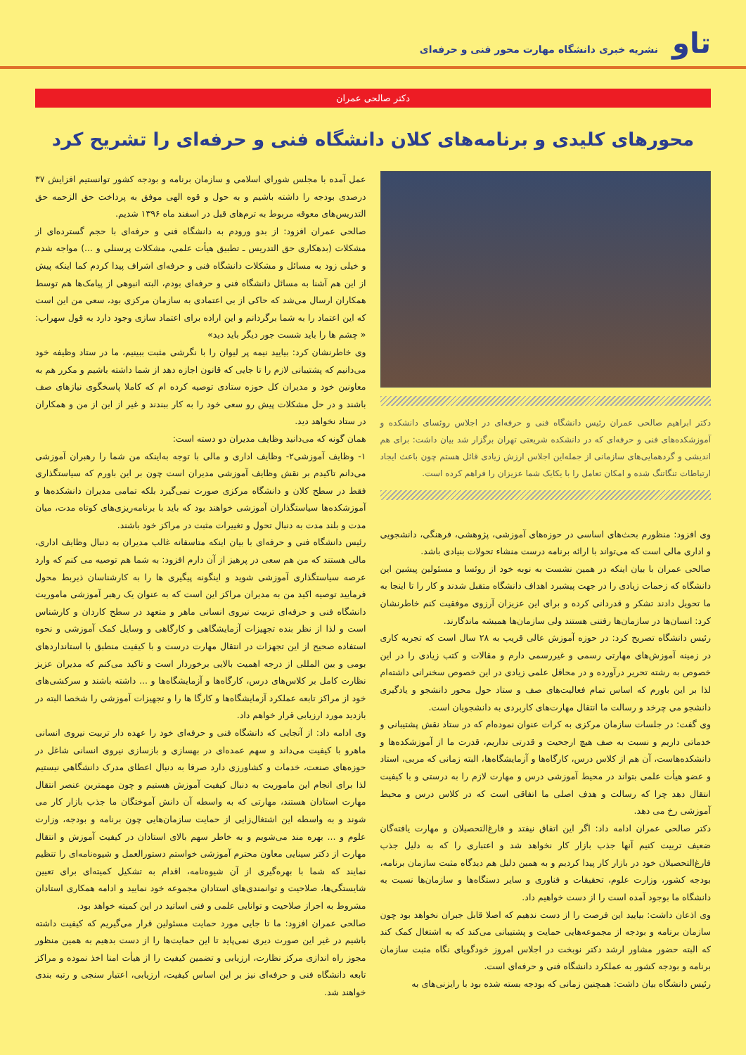تاو
نشریه خبری دانشگاه مهارت محور فنی و حرفه‌ای
دکتر صالحی عمران
محورهای کلیدی و برنامه‌های کلان دانشگاه فنی و حرفه‌ای را تشریح کرد
دکتر ابراهیم صالحی عمران رئیس دانشگاه فنی و حرفه‌ای در اجلاس روئسای دانشکده و آموزشکده‌های فنی و حرفه‌ای که در دانشکده شریعتی تهران برگزار شد بیان داشت: برای هم اندیشی و گردهمایی‌های سازمانی از جمله‌این اجلاس ارزش زیادی قائل هستم چون باعث ایجاد ارتباطات تنگاتنگ شده و امکان تعامل را با یکایک شما عزیزان را فراهم کرده است.
وی افزود: منظورم بحث‌های اساسی در حوزه‌های آموزشی، پژوهشی، فرهنگی، دانشجویی و اداری مالی است که می‌تواند با ارائه برنامه درست منشاء تحولات بنیادی باشد.
صالحی عمران با بیان اینکه در همین نشست به نوبه خود از روئسا و مسئولین پیشین این دانشگاه که زحمات زیادی را در جهت پیشبرد اهداف دانشگاه متقبل شدند و کار را تا اینجا به ما تحویل دادند تشکر و قدردانی کرده و برای این عزیزان آرزوی موفقیت کنم خاطرنشان کرد: انسان‌ها در سازمان‌ها رفتنی هستند ولی سازمان‌ها همیشه ماندگارند.
رئیس دانشگاه تصریح کرد: در حوزه آموزش عالی قریب به ۲۸ سال است که تجربه کاری در زمینه آموزش‌های مهارتی رسمی و غیررسمی دارم و مقالات و کتب زیادی را در این خصوص به رشته تحریر درآورده و در محافل علمی زیادی در این خصوص سخنرانی داشته‌ام لذا بر این باورم که اساس تمام فعالیت‌های صف و ستاد حول محور دانشجو و یادگیری دانشجو می چرخد و رسالت ما انتقال مهارت‌های کاربردی به دانشجویان است.
وی گفت: در جلسات سازمان مرکزی به کرات عنوان نموده‌ام که در ستاد نقش پشتیبانی و خدماتی داریم و نسبت به صف هیچ ارجحیت و قدرتی نداریم، قدرت ما از آموزشکده‌ها و دانشکده‌هاست، آن هم از کلاس درس، کارگاه‌ها و آزمایشگاه‌ها، البته زمانی که مربی، استاد و عضو هیأت علمی بتواند در محیط آموزشی درس و مهارت لازم را به درستی و با کیفیت انتقال دهد چرا که رسالت و هدف اصلی ما اتفاقی است که در کلاس درس و محیط آموزشی رخ می دهد.
دکتر صالحی عمران ادامه داد: اگر این اتفاق نیفتد و فارغ‌التحصیلان و مهارت یافته‌گان ضعیف تربیت کنیم آنها جذب بازار کار نخواهد شد و اعتباری را که به دلیل جذب فارغ‌التحصیلان خود در بازار کار پیدا کردیم و به همین دلیل هم دیدگاه مثبت سازمان برنامه، بودجه کشور، وزارت علوم، تحقیقات و فناوری و سایر دستگاه‌ها و سازمان‌ها نسبت به دانشگاه ما بوجود آمده است را از دست خواهیم داد.
وی اذعان داشت: بیایید این فرصت را از دست ندهیم که اصلا قابل جبران نخواهد بود چون سازمان برنامه و بودجه از مجموعه‌هایی حمایت و پشتیبانی می‌کند که به اشتغال کمک کند که البته حضور مشاور ارشد دکتر نوبخت در اجلاس امروز خودگویای نگاه مثبت سازمان برنامه و بودجه کشور به عملکرد دانشگاه فنی و حرفه‌ای است.
رئیس دانشگاه بیان داشت: همچنین زمانی که بودجه بسته شده بود با رایزنی‌های به
عمل آمده با مجلس شورای اسلامی و سازمان برنامه و بودجه کشور توانستیم افزایش ۳۷ درصدی بودجه را داشته باشیم و به حول و قوه الهی موفق به پرداخت حق الزحمه حق التدریس‌های معوقه مربوط به ترم‌های قبل در اسفند ماه ۱۳۹۶ شدیم.
صالحی عمران افزود: از بدو ورودم به دانشگاه فنی و حرفه‌ای با حجم گسترده‌ای از مشکلات (بدهکاری حق التدریس ـ تطبیق هیأت علمی، مشکلات پرسنلی و ...) مواجه شدم و خیلی زود به مسائل و مشکلات دانشگاه فنی و حرفه‌ای اشراف پیدا کردم کما اینکه پیش از این هم آشنا به مسائل دانشگاه فنی و حرفه‌ای بودم، البته انبوهی از پیامک‌ها هم توسط همکاران ارسال می‌شد که حاکی از بی اعتمادی به سازمان مرکزی بود، سعی من این است که این اعتماد را به شما برگردانم و این اراده برای اعتماد سازی وجود دارد به قول سهراب: « چشم ها را باید شست جور دیگر باید دید»
وی خاطرنشان کرد: بیایید نیمه پر لیوان را با نگرشی مثبت ببینیم، ما در ستاد وظیفه خود می‌دانیم که پشتیبانی لازم را تا جایی که قانون اجازه دهد از شما داشته باشیم و مکرر هم به معاونین خود و مدیران کل حوزه ستادی توصیه کرده ام که کاملا پاسخگوی نیازهای صف باشند و در حل مشکلات پیش رو سعی خود را به کار ببندند و غیر از این از من و همکاران در ستاد نخواهد دید.
همان گونه که می‌دانید وظایف مدیران دو دسته است:
۱- وظایف آموزشی۲- وظایف اداری و مالی با توجه به‌اینکه من شما را رهبران آموزشی می‌دانم تاکیدم بر نقش وظایف آموزشی مدیران است چون بر این باورم که سیاستگذاری فقط در سطح کلان و دانشگاه مرکزی صورت نمی‌گیرد بلکه تمامی مدیران دانشکده‌ها و آموزشکده‌ها سیاستگذاران آموزشی خواهند بود که باید با برنامه‌ریزی‌های کوتاه مدت، میان مدت و بلند مدت به دنبال تحول و تغییرات مثبت در مراکز خود باشند.
رئیس دانشگاه فنی و حرفه‌ای با بیان اینکه متاسفانه غالب مدیران به دنبال وظایف اداری، مالی هستند که من هم سعی در پرهیز از آن دارم افزود: به شما هم توصیه می کنم که وارد عرصه سیاستگذاری آموزشی شوید و اینگونه پیگیری ها را به کارشناسان ذیربط محول فرمایید توصیه اکید من به مدیران مراکز این است که به عنوان یک رهبر آموزشی ماموریت دانشگاه فنی و حرفه‌ای تربیت نیروی انسانی ماهر و متعهد در سطح کاردان و کارشناس است و لذا از نظر بنده تجهیزات آزمایشگاهی و کارگاهی و وسایل کمک آموزشی و نحوه استفاده صحیح از این تجهزات در انتقال مهارت درست و با کیفیت منطبق با استانداردهای بومی و بین المللی از درجه اهمیت بالایی برخوردار است و تاکید می‌کنم که مدیران عزیز نظارت کامل بر کلاس‌های درس، کارگاه‌ها و آزمایشگاه‌ها و ... داشته باشند و سرکشی‌های خود از مراکز تابعه عملکرد آزمایشگاه‌ها و کارگا ها را و تجهیزات آموزشی را شخصا البته در بازدید مورد ارزیابی قرار خواهم داد.
وی ادامه داد: از آنجایی که دانشگاه فنی و حرفه‌ای خود را عهده دار تربیت نیروی انسانی ماهرو با کیفیت می‌داند و سهم عمده‌ای در بهسازی و بازسازی نیروی انسانی شاغل در حوزه‌های صنعت، خدمات و کشاورزی دارد صرفا به دنبال اعطای مدرک دانشگاهی نیستیم لذا برای انجام این ماموریت به دنبال کیفیت آموزش هستیم و چون مهمترین عنصر انتقال مهارت استادان هستند، مهارتی که به واسطه آن دانش آموختگان ما جذب بازار کار می شوند و به واسطه این اشتغال‌زایی از حمایت سازمان‌هایی چون برنامه و بودجه، وزارت علوم و ... بهره مند می‌شویم و به خاطر سهم بالای استادان در کیفیت آموزش و انتقال مهارت از دکتر سینایی معاون محترم آموزشی خواستم دستورالعمل و شیوه‌نامه‌ای را تنظیم نمایند که شما با بهره‌گیری از آن شیوه‌نامه، اقدام به تشکیل کمیته‌ای برای تعیین شایستگی‌ها، صلاحیت و توانمندی‌های استادان مجموعه خود نمایید و ادامه همکاری استادان مشروط به احراز صلاحیت و توانایی علمی و فنی اساتید در این کمیته خواهد بود.
صالحی عمران افزود: ما تا جایی مورد حمایت مسئولین قرار می‌گیریم که کیفیت داشته باشیم در غیر این صورت دیری نمی‌پاید تا این حمایت‌ها را از دست بدهیم به همین منظور مجوز راه اندازی مرکز نظارت، ارزیابی و تضمین کیفیت را از هیأت امنا اخذ نموده و مراکز تابعه دانشگاه فنی و حرفه‌ای نیز بر این اساس کیفیت، ارزیابی، اعتبار سنجی و رتبه بندی خواهند شد.